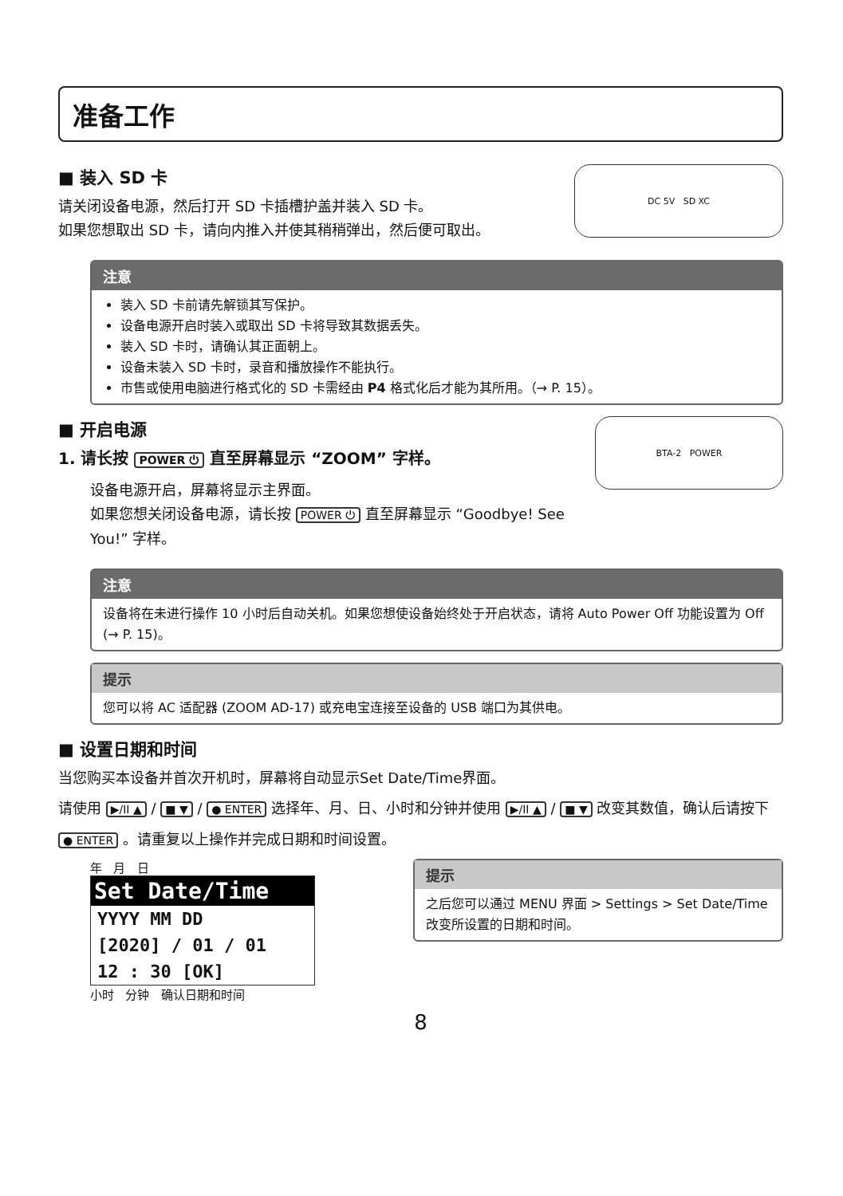准备工作
■ 装入 SD 卡
请关闭设备电源，然后打开 SD 卡插槽护盖并装入 SD 卡。
如果您想取出 SD 卡，请向内推入并使其稍稍弹出，然后便可取出。
DC 5V SD XC
注意
装入 SD 卡前请先解锁其写保护。
设备电源开启时装入或取出 SD 卡将导致其数据丢失。
装入 SD 卡时，请确认其正面朝上。
设备未装入 SD 卡时，录音和播放操作不能执行。
市售或使用电脑进行格式化的 SD 卡需经由 P4 格式化后才能为其所用。（→ P. 15）。
■ 开启电源
1. 请长按 POWER ⏻ 直至屏幕显示 “ZOOM” 字样。
设备电源开启，屏幕将显示主界面。
如果您想关闭设备电源，请长按 POWER ⏻ 直至屏幕显示 “Goodbye! See You!” 字样。
BTA-2 POWER
注意
设备将在未进行操作 10 小时后自动关机。如果您想使设备始终处于开启状态，请将 Auto Power Off 功能设置为 Off (→ P. 15)。
提示
您可以将 AC 适配器 (ZOOM AD-17) 或充电宝连接至设备的 USB 端口为其供电。
■ 设置日期和时间
当您购买本设备并首次开机时，屏幕将自动显示Set Date/Time界面。
请使用 ▶/II ▲ / ■ ▼ / ● ENTER 选择年、月、日、小时和分钟并使用 ▶/II ▲ / ■ ▼ 改变其数值，确认后请按下
● ENTER 。请重复以上操作并完成日期和时间设置。
年 月 日
Set Date/Time
YYYY MM DD
[2020] / 01 / 01
12 : 30 [OK]
小时 分钟 确认日期和时间
提示
之后您可以通过 MENU 界面 > Settings > Set Date/Time 改变所设置的日期和时间。
8